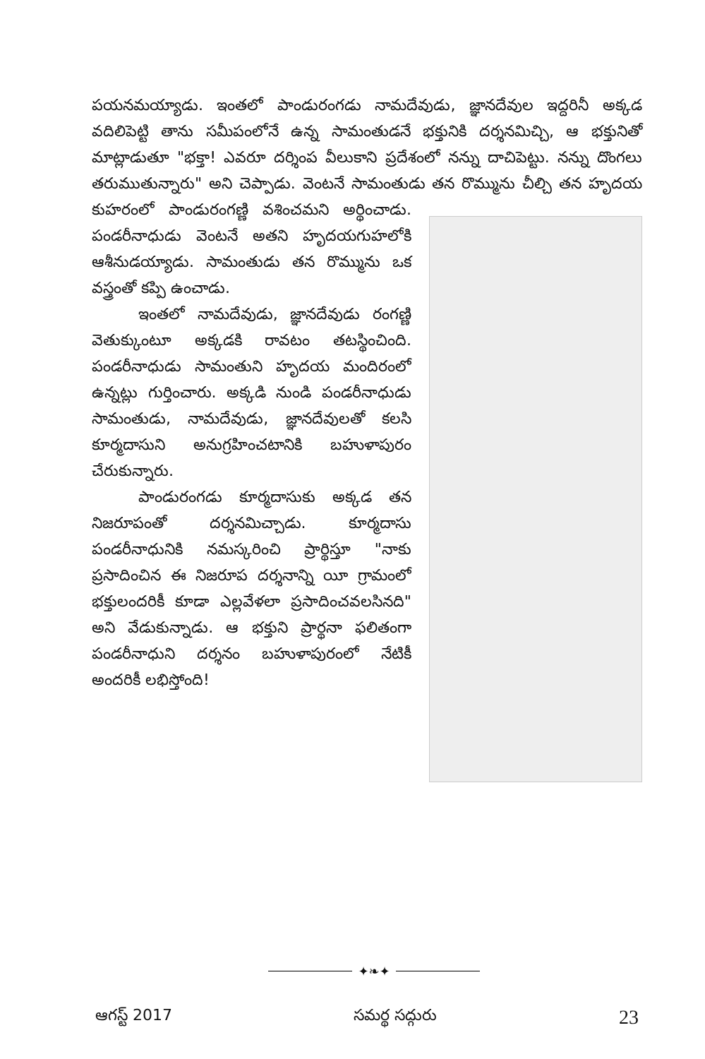పయనమయ్యాడు. ఇంతలో పాండురంగడు నామదేవుడు, జ్ఞానదేవుల ఇద్దరినీ అక్కడ వదిలిపెట్టి తాను సమీపంలోనే ఉన్న సామంతుడనే భక్తునికి దర్శనమిచ్చి, ఆ భక్తునితో మాట్లాడుతూ "భక్తా! ఎవరూ దర్శింప వీలుకాని ప్రదేశంలో నన్ను దాచిపెట్టు. నన్ను దొంగలు తరుముతున్నారు" అని చెప్పాడు. వెంటనే సామంతుడు తన రొమ్మును చీల్చి తన హృదయ కుహరంలో పాండురంగణ్ణి వశించమని అర్థించాడు. పండరీనాధుడు వెంటనే అతని హృదయగుహలోకి ఆశీనుడయ్యాడు. సామంతుడు తన రొమ్మును ఒక వస్త్రంతో కప్పి ఉంచాడు.
   ఇంతలో నామదేవుడు, జ్ఞానదేవుడు రంగణ్ణి వెతుక్కుంటూ అక్కడకి రావటం తటస్థించింది. పండరీనాధుడు సామంతుని హృదయ మందిరంలో ఉన్నట్లు గుర్తించారు. అక్కడి నుండి పండరీనాధుడు సామంతుడు, నామదేవుడు, జ్ఞానదేవులతో కలసి కూర్మదాసుని అనుగ్రహించటానికి బహుళాపురం చేరుకున్నారు.
   పాండురంగడు కూర్మదాసుకు అక్కడ తన నిజరూపంతో దర్శనమిచ్చాడు. కూర్మదాసు పండరీనాధునికి నమస్కరించి ప్రార్థిస్తూ "నాకు ప్రసాదించిన ఈ నిజరూప దర్శనాన్ని యీ గ్రామంలో భక్తులందరికీ కూడా ఎల్లవేళలా ప్రసాదించవలసినది" అని వేడుకున్నాడు. ఆ భక్తుని ప్రార్థనా ఫలితంగా పండరీనాధుని దర్శనం బహుళాపురంలో నేటికీ అందరికీ లభిస్తోంది!
✦❧✦
ఆగస్ట్ 2017 సమర్థ సద్గురు 23